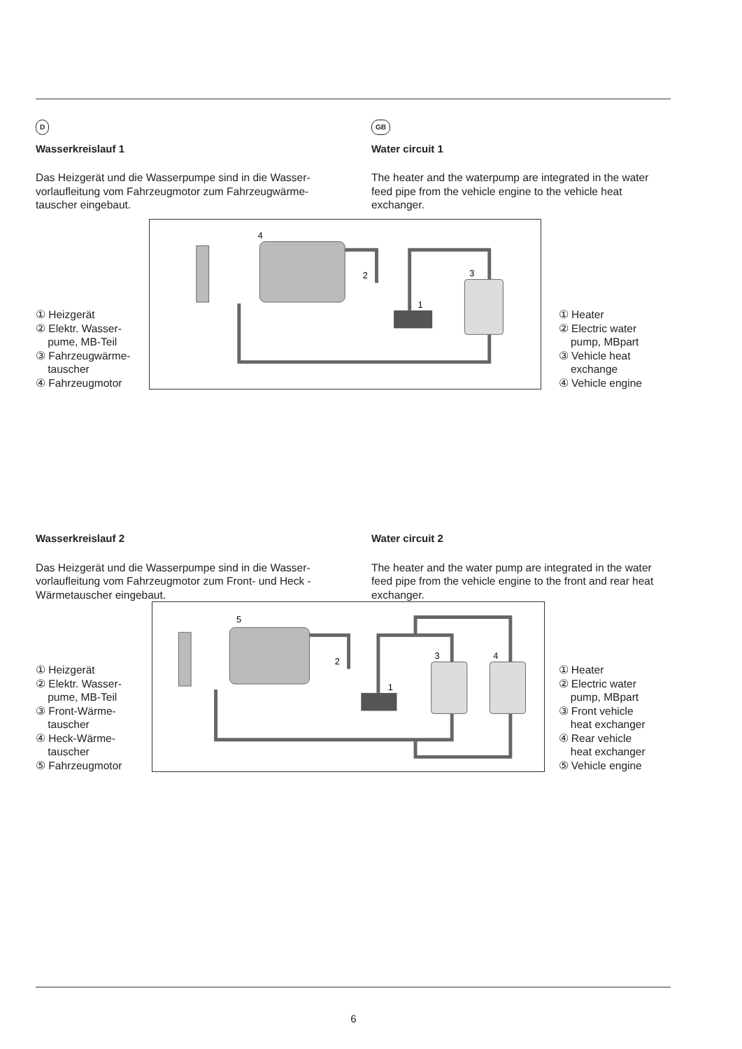D
Wasserkreislauf 1
Das Heizgerät und die Wasserpumpe sind in die Wasser-vorlaufleitung vom Fahrzeugmotor zum Fahrzeugwärme-tauscher eingebaut.
GB
Water circuit 1
The heater and the waterpump are integrated in the water feed pipe from the vehicle engine to the vehicle heat exchanger.
① Heizgerät
② Elektr. Wasser-
pume, MB-Teil
③ Fahrzeugwärme-
tauscher
④ Fahrzeugmotor
4
2
1
3
① Heater
② Electric water
pump, MBpart
③ Vehicle heat
exchange
④ Vehicle engine
Wasserkreislauf 2
Das Heizgerät und die Wasserpumpe sind in die Wasser-vorlaufleitung vom Fahrzeugmotor zum Front- und Heck - Wärmetauscher eingebaut.
Water circuit 2
The heater and the water pump are integrated in the water feed pipe from the vehicle engine to the front and rear heat exchanger.
① Heizgerät
② Elektr. Wasser-
pume, MB-Teil
③ Front-Wärme-
tauscher
④ Heck-Wärme-
tauscher
⑤ Fahrzeugmotor
5
2
1
3
4
① Heater
② Electric water
pump, MBpart
③ Front vehicle
heat exchanger
④ Rear vehicle
heat exchanger
⑤ Vehicle engine
6